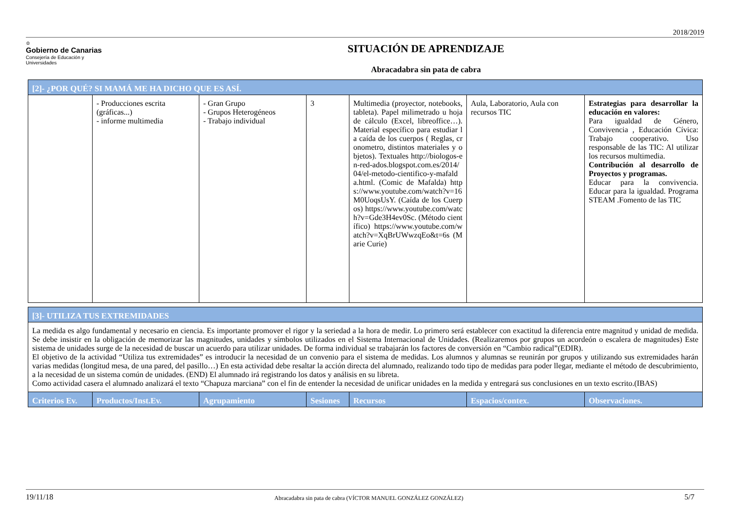2018/2019
♔
Gobierno de Canarias
Consejería de Educación y
Universidades
SITUACIÓN DE APRENDIZAJE
Abracadabra sin pata de cabra
| [2]- ¿POR QUÉ? SI MAMÁ ME HA DICHO QUE ES ASÍ. | | | | | | |
| | - Producciones escrita (gráficas...) - informe multimedia | - Gran Grupo - Grupos Heterogéneos - Trabajo individual | 3 | Multimedia (proyector, notebooks, tableta). Papel milimetrado u hoja de cálculo (Excel, libreoffice…). Material específico para estudiar la caída de los cuerpos ( Reglas, cronometro, distintos materiales y objetos). Textuales http://biologos-en-red-ados.blogspot.com.es/2014/04/el-metodo-cientifico-y-mafalda.html. (Comic de Mafalda) https://www.youtube.com/watch?v=16M0UoqsUsY. (Caída de los Cuerpos) https://www.youtube.com/watch?v=Gde3H4ev0Sc. (Método científico) https://www.youtube.com/watch?v=XqBrUWwzqEo&t=6s (Marie Curie) | Aula, Laboratorio, Aula con recursos TIC | Estrategias para desarrollar la educación en valores: Para igualdad de Género, Convivencia , Educación Cívica: Trabajo cooperativo. Uso responsable de las TIC: Al utilizar los recursos multimedia. Contribución al desarrollo de Proyectos y programas. Educar para la convivencia. Educar para la igualdad. Programa STEAM .Fomento de las TIC |
| [3]- UTILIZA TUS EXTREMIDADES | | | | | | |
| La medida es algo fundamental y necesario en ciencia. Es importante promover el rigor y la seriedad a la hora de medir. Lo primero será establecer con exactitud la diferencia entre magnitud y unidad de medida. Se debe insistir en la obligación de memorizar las magnitudes, unidades y símbolos utilizados en el Sistema Internacional de Unidades. (Realizaremos por grupos un acordeón o escalera de magnitudes) Este sistema de unidades surge de la necesidad de buscar un acuerdo para utilizar unidades. De forma individual se trabajarán los factores de conversión en “Cambio radical”(EDIR). El objetivo de la actividad “Utiliza tus extremidades” es introducir la necesidad de un convenio para el sistema de medidas. Los alumnos y alumnas se reunirán por grupos y utilizando sus extremidades harán varias medidas (longitud mesa, de una pared, del pasillo…) En esta actividad debe resaltar la acción directa del alumnado, realizando todo tipo de medidas para poder llegar, mediante el método de descubrimiento, a la necesidad de un sistema común de unidades. (END) El alumnado irá registrando los datos y análisis en su libreta. Como actividad casera el alumnado analizará el texto “Chapuza marciana” con el fin de entender la necesidad de unificar unidades en la medida y entregará sus conclusiones en un texto escrito.(IBAS) | | | | | | |
| Criterios Ev. | Productos/Inst.Ev. | Agrupamiento | Sesiones | Recursos | Espacios/contex. | Observaciones. |
19/11/18 Abracadabra sin pata de cabra (VÍCTOR MANUEL GONZÁLEZ GONZÁLEZ) 5/7